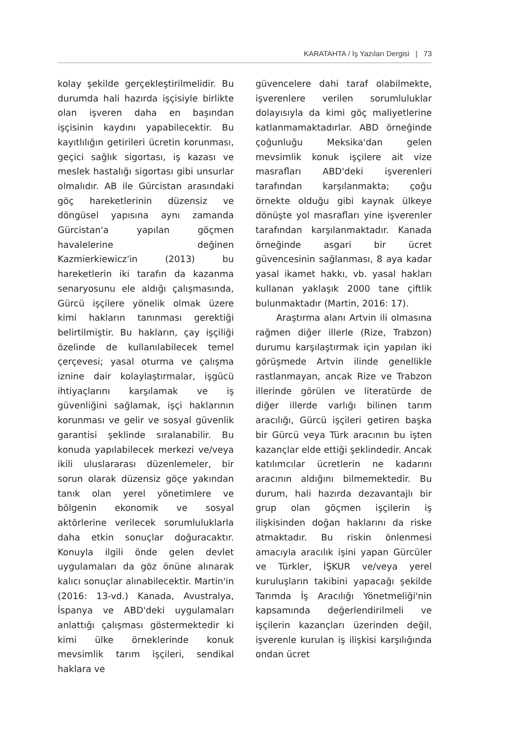KARATAHTA / İş Yazıları Dergisi | 73
kolay şekilde gerçekleştirilmelidir. Bu durumda hali hazırda işçisiyle birlikte olan işveren daha en başından işçisinin kaydını yapabilecektir. Bu kayıtlılığın getirileri ücretin korunması, geçici sağlık sigortası, iş kazası ve meslek hastalığı sigortası gibi unsurlar olmalıdır. AB ile Gürcistan arasındaki göç hareketlerinin düzensiz ve döngüsel yapısına aynı zamanda Gürcistan'a yapılan göçmen havalelerine değinen Kazmierkiewicz'in (2013) bu hareketlerin iki tarafın da kazanma senaryosunu ele aldığı çalışmasında, Gürcü işçilere yönelik olmak üzere kimi hakların tanınması gerektiği belirtilmiştir. Bu hakların, çay işçiliği özelinde de kullanılabilecek temel çerçevesi; yasal oturma ve çalışma iznine dair kolaylaştırmalar, işgücü ihtiyaçlarını karşılamak ve iş güvenliğini sağlamak, işçi haklarının korunması ve gelir ve sosyal güvenlik garantisi şeklinde sıralanabilir. Bu konuda yapılabilecek merkezi ve/veya ikili uluslararası düzenlemeler, bir sorun olarak düzensiz göçe yakından tanık olan yerel yönetimlere ve bölgenin ekonomik ve sosyal aktörlerine verilecek sorumluluklarla daha etkin sonuçlar doğuracaktır. Konuyla ilgili önde gelen devlet uygulamaları da göz önüne alınarak kalıcı sonuçlar alınabilecektir. Martin'in (2016: 13-vd.) Kanada, Avustralya, İspanya ve ABD'deki uygulamaları anlattığı çalışması göstermektedir ki kimi ülke örneklerinde konuk mevsimlik tarım işçileri, sendikal haklara ve
güvencelere dahi taraf olabilmekte, işverenlere verilen sorumluluklar dolayısıyla da kimi göç maliyetlerine katlanmamaktadırlar. ABD örneğinde çoğunluğu Meksika'dan gelen mevsimlik konuk işçilere ait vize masrafları ABD'deki işverenleri tarafından karşılanmakta; çoğu örnekte olduğu gibi kaynak ülkeye dönüşte yol masrafları yine işverenler tarafından karşılanmaktadır. Kanada örneğinde asgari bir ücret güvencesinin sağlanması, 8 aya kadar yasal ikamet hakkı, vb. yasal hakları kullanan yaklaşık 2000 tane çiftlik bulunmaktadır (Martin, 2016: 17).
Araştırma alanı Artvin ili olmasına rağmen diğer illerle (Rize, Trabzon) durumu karşılaştırmak için yapılan iki görüşmede Artvin ilinde genellikle rastlanmayan, ancak Rize ve Trabzon illerinde görülen ve literatürde de diğer illerde varlığı bilinen tarım aracılığı, Gürcü işçileri getiren başka bir Gürcü veya Türk aracının bu işten kazançlar elde ettiği şeklindedir. Ancak katılımcılar ücretlerin ne kadarını aracının aldığını bilmemektedir. Bu durum, hali hazırda dezavantajlı bir grup olan göçmen işçilerin iş ilişkisinden doğan haklarını da riske atmaktadır. Bu riskin önlenmesi amacıyla aracılık işini yapan Gürcüler ve Türkler, İŞKUR ve/veya yerel kuruluşların takibini yapacağı şekilde Tarımda İş Aracılığı Yönetmeliği'nin kapsamında değerlendirilmeli ve işçilerin kazançları üzerinden değil, işverenle kurulan iş ilişkisi karşılığında ondan ücret